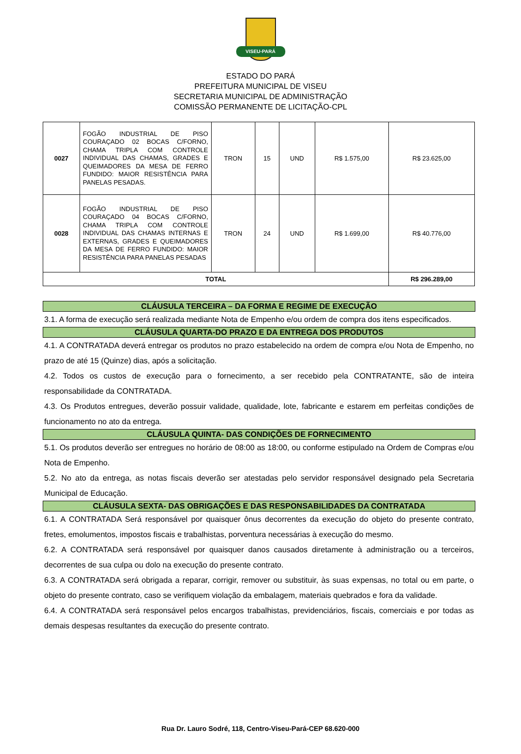VISEU-PARÁ
ESTADO DO PARÁ
PREFEITURA MUNICIPAL DE VISEU
SECRETARIA MUNICIPAL DE ADMINISTRAÇÃO
COMISSÃO PERMANENTE DE LICITAÇÃO-CPL
| 0027 | FOGÃO INDUSTRIAL DE PISO COURAÇADO 02 BOCAS C/FORNO, CHAMA TRIPLA COM CONTROLE INDIVIDUAL DAS CHAMAS, GRADES E QUEIMADORES DA MESA DE FERRO FUNDIDO: MAIOR RESISTÊNCIA PARA PANELAS PESADAS. | TRON | 15 | UND | R$ 1.575,00 | R$ 23.625,00 |
| 0028 | FOGÃO INDUSTRIAL DE PISO COURAÇADO 04 BOCAS C/FORNO, CHAMA TRIPLA COM CONTROLE INDIVIDUAL DAS CHAMAS INTERNAS E EXTERNAS, GRADES E QUEIMADORES DA MESA DE FERRO FUNDIDO: MAIOR RESISTÊNCIA PARA PANELAS PESADAS | TRON | 24 | UND | R$ 1.699,00 | R$ 40.776,00 |
| TOTAL | | | | | | R$ 296.289,00 |
CLÁUSULA TERCEIRA – DA FORMA E REGIME DE EXECUÇÃO
3.1. A forma de execução será realizada mediante Nota de Empenho e/ou ordem de compra dos itens especificados.
CLÁUSULA QUARTA-DO PRAZO E DA ENTREGA DOS PRODUTOS
4.1. A CONTRATADA deverá entregar os produtos no prazo estabelecido na ordem de compra e/ou Nota de Empenho, no prazo de até 15 (Quinze) dias, após a solicitação.
4.2. Todos os custos de execução para o fornecimento, a ser recebido pela CONTRATANTE, são de inteira responsabilidade da CONTRATADA.
4.3. Os Produtos entregues, deverão possuir validade, qualidade, lote, fabricante e estarem em perfeitas condições de funcionamento no ato da entrega.
CLÁUSULA QUINTA- DAS CONDIÇÕES DE FORNECIMENTO
5.1. Os produtos deverão ser entregues no horário de 08:00 as 18:00, ou conforme estipulado na Ordem de Compras e/ou Nota de Empenho.
5.2. No ato da entrega, as notas fiscais deverão ser atestadas pelo servidor responsável designado pela Secretaria Municipal de Educação.
CLÁUSULA SEXTA- DAS OBRIGAÇÕES E DAS RESPONSABILIDADES DA CONTRATADA
6.1. A CONTRATADA Será responsável por quaisquer ônus decorrentes da execução do objeto do presente contrato, fretes, emolumentos, impostos fiscais e trabalhistas, porventura necessárias à execução do mesmo.
6.2. A CONTRATADA será responsável por quaisquer danos causados diretamente à administração ou a terceiros, decorrentes de sua culpa ou dolo na execução do presente contrato.
6.3. A CONTRATADA será obrigada a reparar, corrigir, remover ou substituir, às suas expensas, no total ou em parte, o objeto do presente contrato, caso se verifiquem violação da embalagem, materiais quebrados e fora da validade.
6.4. A CONTRATADA será responsável pelos encargos trabalhistas, previdenciários, fiscais, comerciais e por todas as demais despesas resultantes da execução do presente contrato.
Rua Dr. Lauro Sodré, 118, Centro-Viseu-Pará-CEP 68.620-000